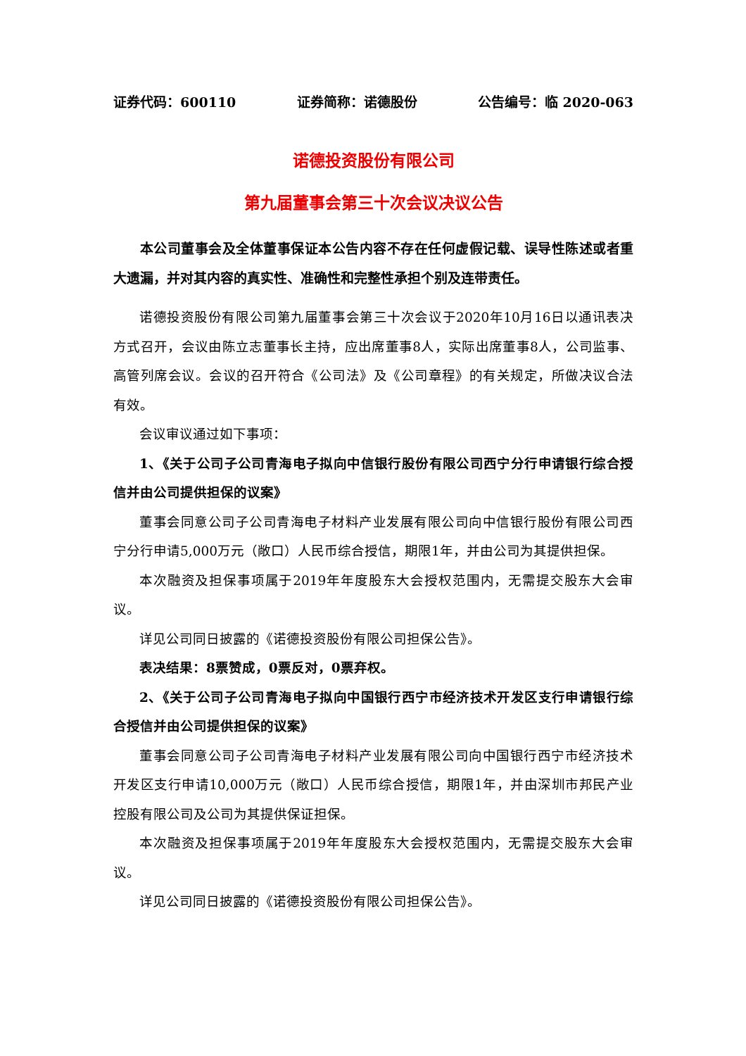证券代码：600110 证券简称：诺德股份 公告编号：临 2020-063
诺德投资股份有限公司
第九届董事会第三十次会议决议公告
本公司董事会及全体董事保证本公告内容不存在任何虚假记载、误导性陈述或者重大遗漏，并对其内容的真实性、准确性和完整性承担个别及连带责任。
诺德投资股份有限公司第九届董事会第三十次会议于2020年10月16日以通讯表决方式召开，会议由陈立志董事长主持，应出席董事8人，实际出席董事8人，公司监事、高管列席会议。会议的召开符合《公司法》及《公司章程》的有关规定，所做决议合法有效。
会议审议通过如下事项：
1、《关于公司子公司青海电子拟向中信银行股份有限公司西宁分行申请银行综合授信并由公司提供担保的议案》
董事会同意公司子公司青海电子材料产业发展有限公司向中信银行股份有限公司西宁分行申请5,000万元（敞口）人民币综合授信，期限1年，并由公司为其提供担保。
本次融资及担保事项属于2019年年度股东大会授权范围内，无需提交股东大会审议。
详见公司同日披露的《诺德投资股份有限公司担保公告》。
表决结果：8票赞成，0票反对，0票弃权。
2、《关于公司子公司青海电子拟向中国银行西宁市经济技术开发区支行申请银行综合授信并由公司提供担保的议案》
董事会同意公司子公司青海电子材料产业发展有限公司向中国银行西宁市经济技术开发区支行申请10,000万元（敞口）人民币综合授信，期限1年，并由深圳市邦民产业控股有限公司及公司为其提供保证担保。
本次融资及担保事项属于2019年年度股东大会授权范围内，无需提交股东大会审议。
详见公司同日披露的《诺德投资股份有限公司担保公告》。